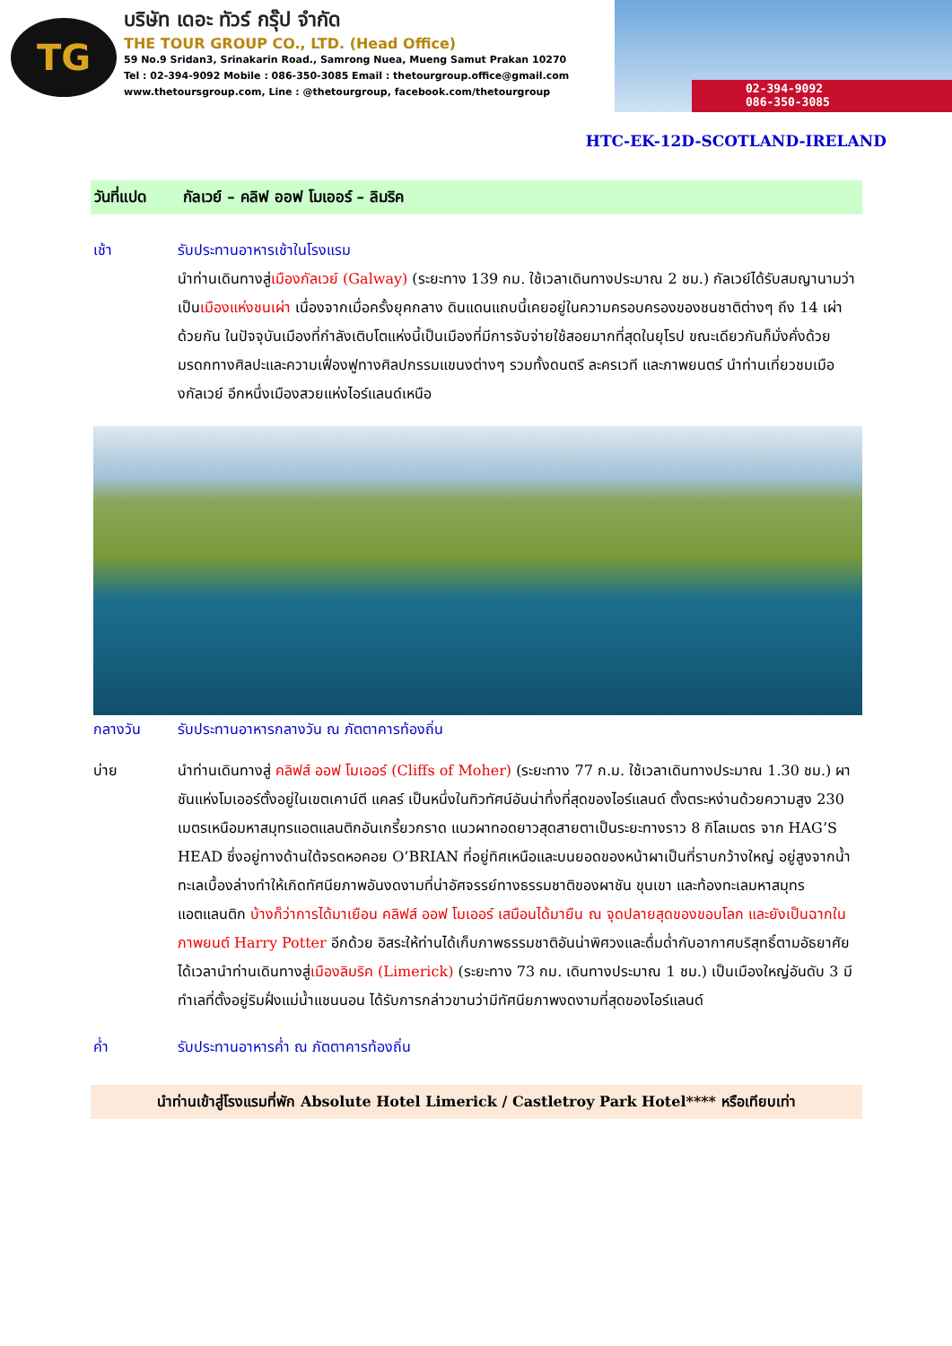TG
บริษัท เดอะ ทัวร์ กรุ๊ป จำกัด
THE TOUR GROUP CO., LTD. (Head Office)
59 No.9 Sridan3, Srinakarin Road., Samrong Nuea, Mueng Samut Prakan 10270
Tel : 02-394-9092 Mobile : 086-350-3085 Email : thetourgroup.office@gmail.com
www.thetoursgroup.com, Line : @thetourgroup, facebook.com/thetourgroup
02-394-9092
086-350-3085
HTC-EK-12D-SCOTLAND-IRELAND
วันที่แปด กัลเวย์ – คลิฟ ออฟ โมเออร์ – ลิมริค
เช้า รับประทานอาหารเช้าในโรงแรม
นำท่านเดินทางสู่เมืองกัลเวย์ (Galway) (ระยะทาง 139 กม. ใช้เวลาเดินทางประมาณ 2 ชม.) กัลเวย์ได้รับสมญานามว่าเป็นเมืองแห่งชนเผ่า เนื่องจากเมื่อครั้งยุคกลาง ดินแดนแถบนี้เคยอยู่ในความครอบครองของชนชาติต่างๆ ถึง 14 เผ่าด้วยกัน ในปัจจุบันเมืองที่กำลังเติบโตแห่งนี้เป็นเมืองที่มีการจับจ่ายใช้สอยมากที่สุดในยุโรป ขณะเดียวกันก็มั่งคั่งด้วยมรดกทางศิลปะและความเฟื่องฟูทางศิลปกรรมแขนงต่างๆ รวมทั้งดนตรี ละครเวที และภาพยนตร์ นำท่านเที่ยวชมเมืองกัลเวย์ อีกหนึ่งเมืองสวยแห่งไอร์แลนด์เหนือ
กลางวัน รับประทานอาหารกลางวัน ณ ภัตตาคารท้องถิ่น
บ่าย นำท่านเดินทางสู่ คลิฟส์ ออฟ โมเออร์ (Cliffs of Moher) (ระยะทาง 77 ก.ม. ใช้เวลาเดินทางประมาณ 1.30 ชม.) ผาชันแห่งโมเออร์ตั้งอยู่ในเขตเคาน์ตี แคลร์ เป็นหนึ่งในทิวทัศน์อันน่าทึ่งที่สุดของไอร์แลนด์ ตั้งตระหง่านด้วยความสูง 230 เมตรเหนือมหาสมุทรแอตแลนติกอันเกรี้ยวกราด แนวผาทอดยาวสุดสายตาเป็นระยะทางราว 8 กิโลเมตร จาก HAG’S HEAD ซึ่งอยู่ทางด้านใต้จรดหอคอย O’BRIAN ที่อยู่ทิศเหนือและบนยอดของหน้าผาเป็นที่ราบกว้างใหญ่ อยู่สูงจากน้ำทะเลเบื้องล่างทำให้เกิดทัศนียภาพอันงดงามที่น่าอัศจรรย์ทางธรรมชาติของผาชัน ขุนเขา และท้องทะเลมหาสมุทรแอตแลนติก บ้างก็ว่าการได้มาเยือน คลิฟส์ ออฟ โมเออร์ เสมือนได้มายืน ณ จุดปลายสุดของขอบโลก และยังเป็นฉากในภาพยนต์ Harry Potter อีกด้วย อิสระให้ท่านได้เก็บภาพธรรมชาติอันน่าพิศวงและดื่มด่ำกับอากาศบริสุทธิ์ตามอัธยาศัย ได้เวลานำท่านเดินทางสู่เมืองลิมริค (Limerick) (ระยะทาง 73 กม. เดินทางประมาณ 1 ชม.) เป็นเมืองใหญ่อันดับ 3 มีทำเลที่ตั้งอยู่ริมฝั่งแม่น้ำแชนนอน ได้รับการกล่าวขานว่ามีทัศนียภาพงดงามที่สุดของไอร์แลนด์
ค่ำ รับประทานอาหารค่ำ ณ ภัตตาคารท้องถิ่น
นำท่านเข้าสู่โรงแรมที่พัก Absolute Hotel Limerick / Castletroy Park Hotel**** หรือเทียบเท่า